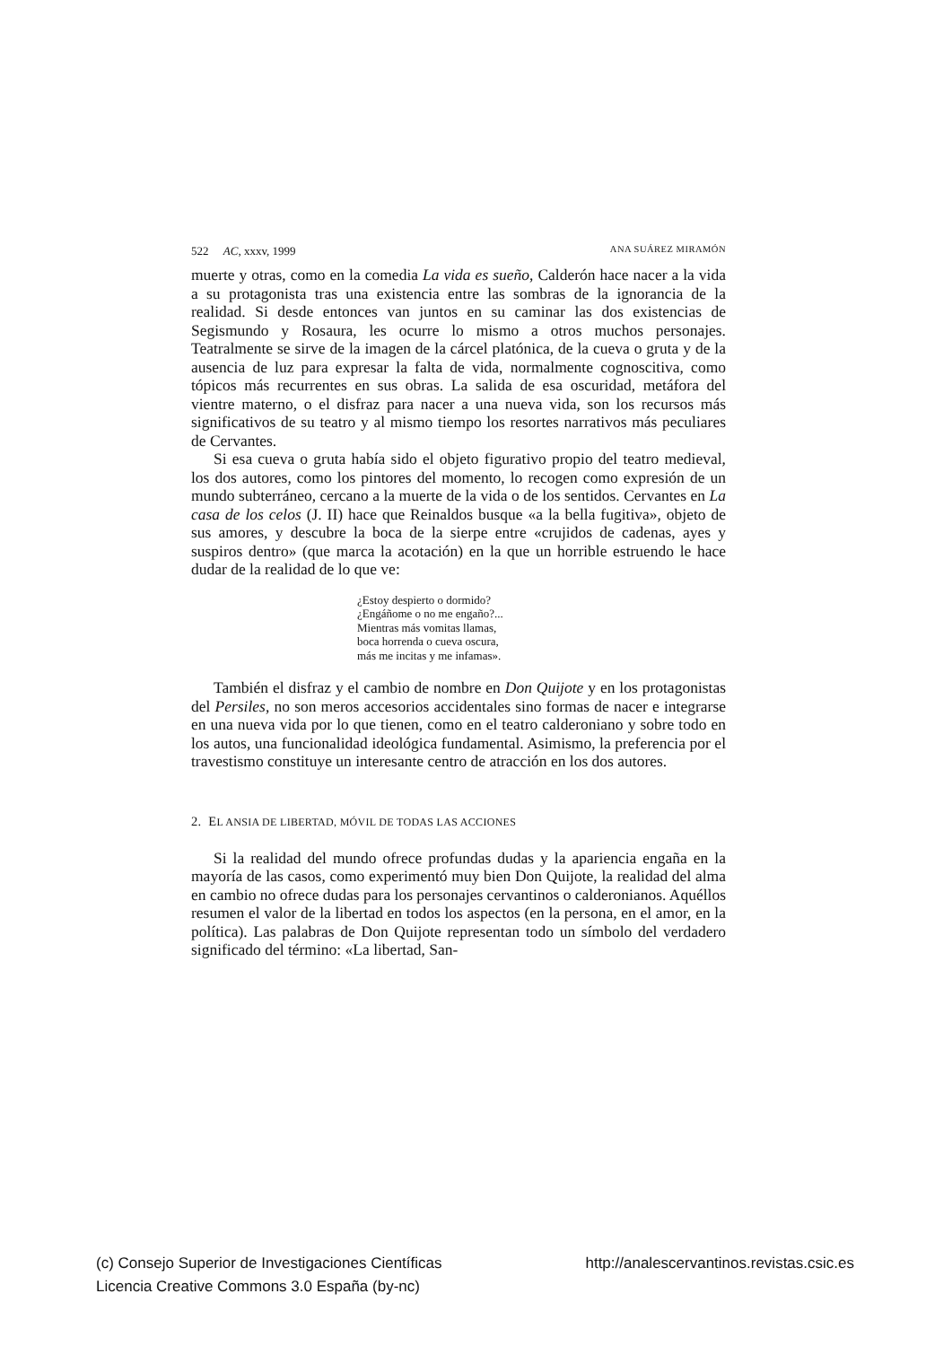522 AC, xxxv, 1999 ANA SUÁREZ MIRAMÓN
muerte y otras, como en la comedia La vida es sueño, Calderón hace nacer a la vida a su protagonista tras una existencia entre las sombras de la ignorancia de la realidad. Si desde entonces van juntos en su caminar las dos existencias de Segismundo y Rosaura, les ocurre lo mismo a otros muchos personajes. Teatralmente se sirve de la imagen de la cárcel platónica, de la cueva o gruta y de la ausencia de luz para expresar la falta de vida, normalmente cognoscitiva, como tópicos más recurrentes en sus obras. La salida de esa oscuridad, metáfora del vientre materno, o el disfraz para nacer a una nueva vida, son los recursos más significativos de su teatro y al mismo tiempo los resortes narrativos más peculiares de Cervantes.
Si esa cueva o gruta había sido el objeto figurativo propio del teatro medieval, los dos autores, como los pintores del momento, lo recogen como expresión de un mundo subterráneo, cercano a la muerte de la vida o de los sentidos. Cervantes en La casa de los celos (J. II) hace que Reinaldos busque «a la bella fugitiva», objeto de sus amores, y descubre la boca de la sierpe entre «crujidos de cadenas, ayes y suspiros dentro» (que marca la acotación) en la que un horrible estruendo le hace dudar de la realidad de lo que ve:
¿Estoy despierto o dormido?
¿Engáñome o no me engaño?...
Mientras más vomitas llamas,
boca horrenda o cueva oscura,
más me incitas y me infamas».
También el disfraz y el cambio de nombre en Don Quijote y en los protagonistas del Persiles, no son meros accesorios accidentales sino formas de nacer e integrarse en una nueva vida por lo que tienen, como en el teatro calderoniano y sobre todo en los autos, una funcionalidad ideológica fundamental. Asimismo, la preferencia por el travestismo constituye un interesante centro de atracción en los dos autores.
2. EL ANSIA DE LIBERTAD, MÓVIL DE TODAS LAS ACCIONES
Si la realidad del mundo ofrece profundas dudas y la apariencia engaña en la mayoría de las casos, como experimentó muy bien Don Quijote, la realidad del alma en cambio no ofrece dudas para los personajes cervantinos o calderonianos. Aquéllos resumen el valor de la libertad en todos los aspectos (en la persona, en el amor, en la política). Las palabras de Don Quijote representan todo un símbolo del verdadero significado del término: «La libertad, San-
(c) Consejo Superior de Investigaciones Científicas http://analescervantinos.revistas.csic.es
Licencia Creative Commons 3.0 España (by-nc)